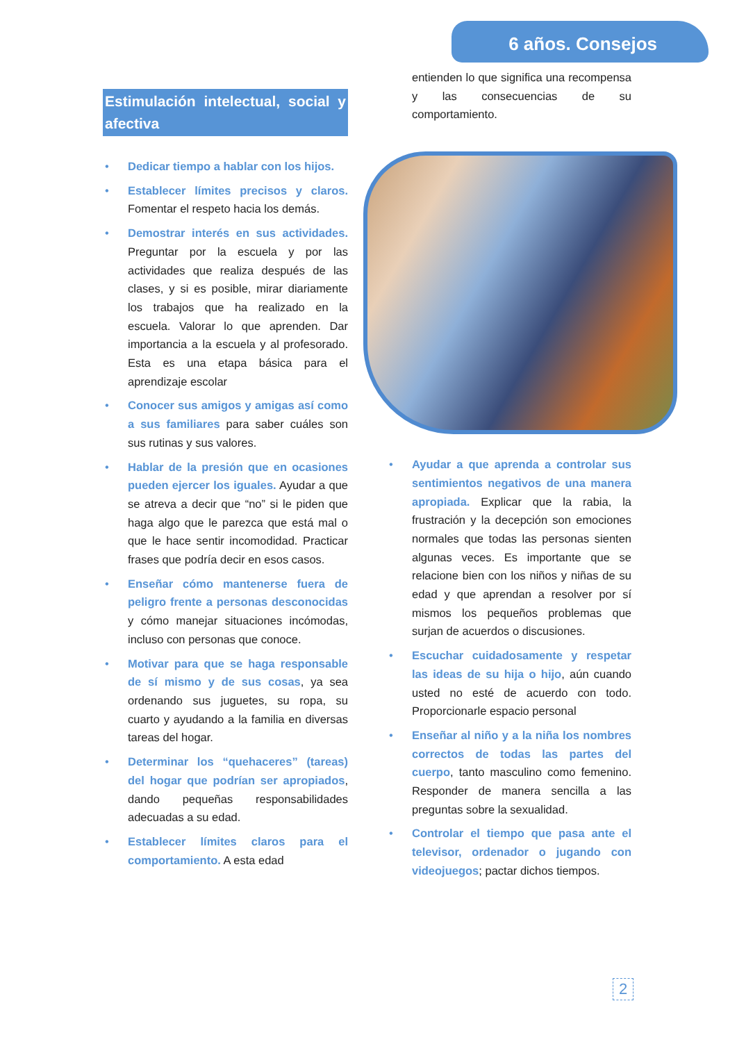6 años. Consejos
Estimulación intelectual, social y afectiva
• Dedicar tiempo a hablar con los hijos.
• Establecer límites precisos y claros. Fomentar el respeto hacia los demás.
• Demostrar interés en sus actividades. Preguntar por la escuela y por las actividades que realiza después de las clases, y si es posible, mirar diariamente los trabajos que ha realizado en la escuela. Valorar lo que aprenden. Dar importancia a la escuela y al profesorado. Esta es una etapa básica para el aprendizaje escolar
• Conocer sus amigos y amigas así como a sus familiares para saber cuáles son sus rutinas y sus valores.
• Hablar de la presión que en ocasiones pueden ejercer los iguales. Ayudar a que se atreva a decir que “no” si le piden que haga algo que le parezca que está mal o que le hace sentir incomodidad. Practicar frases que podría decir en esos casos.
• Enseñar cómo mantenerse fuera de peligro frente a personas desconocidas y cómo manejar situaciones incómodas, incluso con personas que conoce.
• Motivar para que se haga responsable de sí mismo y de sus cosas, ya sea ordenando sus juguetes, su ropa, su cuarto y ayudando a la familia en diversas tareas del hogar.
• Determinar los “quehaceres” (tareas) del hogar que podrían ser apropiados, dando pequeñas responsabilidades adecuadas a su edad.
• Establecer límites claros para el comportamiento. A esta edad
entienden lo que significa una recompensa y las consecuencias de su comportamiento.
• Ayudar a que aprenda a controlar sus sentimientos negativos de una manera apropiada. Explicar que la rabia, la frustración y la decepción son emociones normales que todas las personas sienten algunas veces. Es importante que se relacione bien con los niños y niñas de su edad y que aprendan a resolver por sí mismos los pequeños problemas que surjan de acuerdos o discusiones.
• Escuchar cuidadosamente y respetar las ideas de su hija o hijo, aún cuando usted no esté de acuerdo con todo. Proporcionarle espacio personal
• Enseñar al niño y a la niña los nombres correctos de todas las partes del cuerpo, tanto masculino como femenino. Responder de manera sencilla a las preguntas sobre la sexualidad.
• Controlar el tiempo que pasa ante el televisor, ordenador o jugando con videojuegos; pactar dichos tiempos.
2